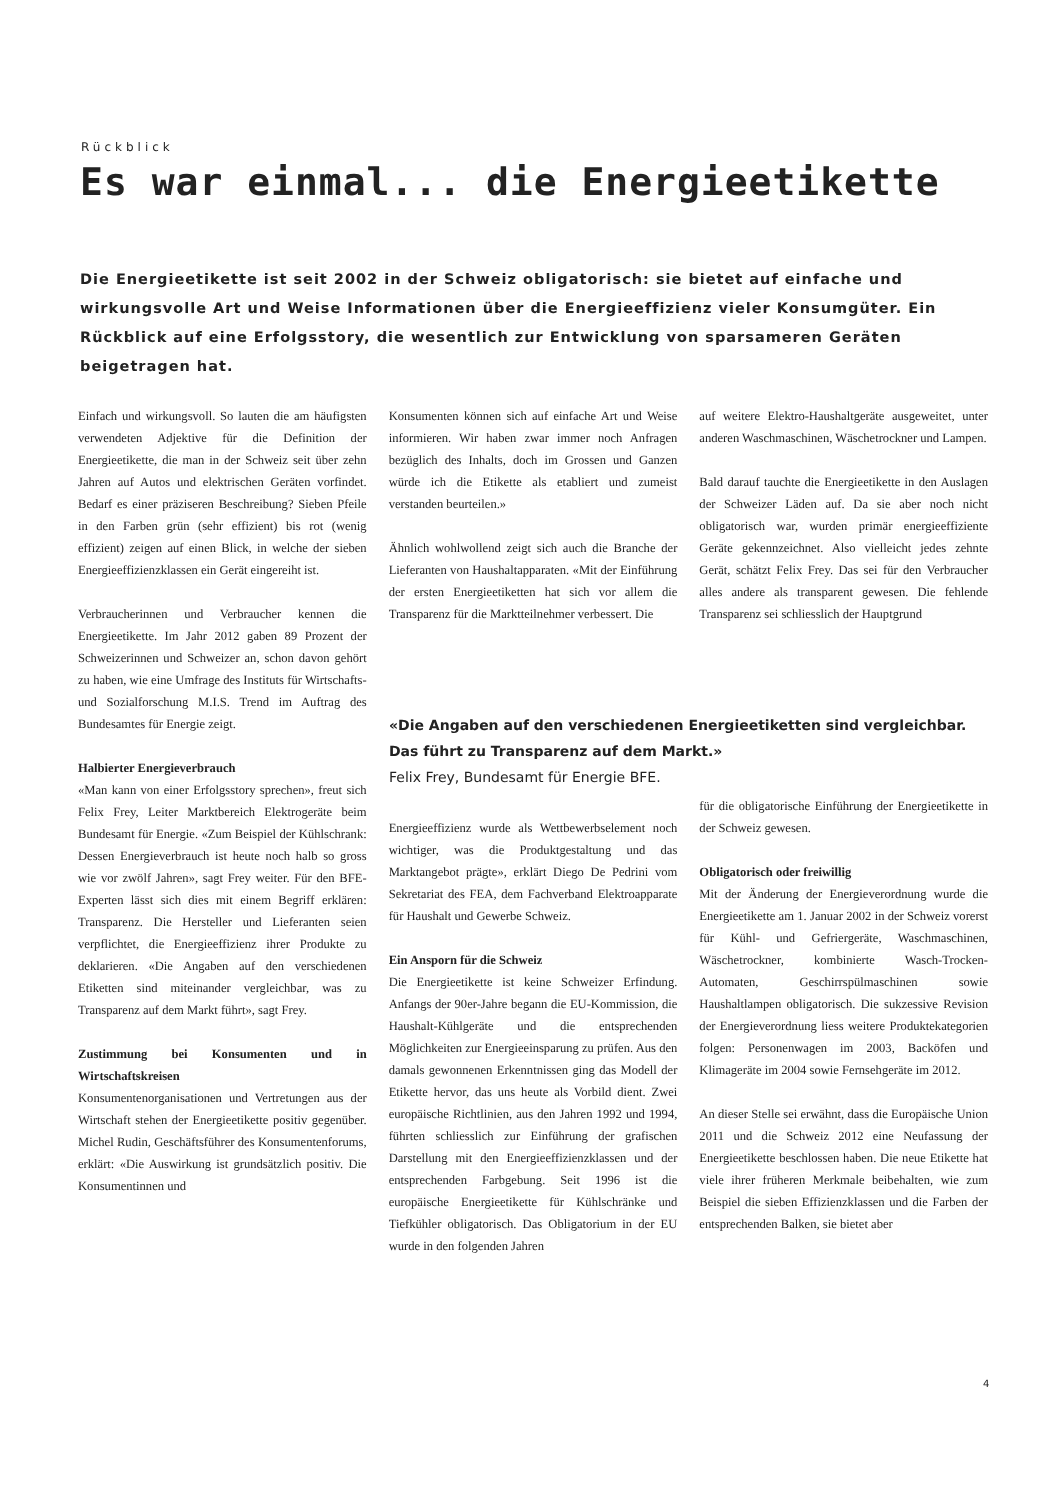Rückblick
Es war einmal... die Energieetikette
Die Energieetikette ist seit 2002 in der Schweiz obligatorisch: sie bietet auf einfache und wirkungsvolle Art und Weise Informationen über die Energieeffizienz vieler Konsumgüter. Ein Rückblick auf eine Erfolgsstory, die wesentlich zur Entwicklung von sparsameren Geräten beigetragen hat.
Einfach und wirkungsvoll. So lauten die am häufigsten verwendeten Adjektive für die Definition der Energieetikette, die man in der Schweiz seit über zehn Jahren auf Autos und elektrischen Geräten vorfindet. Bedarf es einer präziseren Beschreibung? Sieben Pfeile in den Farben grün (sehr effizient) bis rot (wenig effizient) zeigen auf einen Blick, in welche der sieben Energieeffizienzklassen ein Gerät eingereiht ist.
Verbraucherinnen und Verbraucher kennen die Energieetikette. Im Jahr 2012 gaben 89 Prozent der Schweizerinnen und Schweizer an, schon davon gehört zu haben, wie eine Umfrage des Instituts für Wirtschafts- und Sozialforschung M.I.S. Trend im Auftrag des Bundesamtes für Energie zeigt.
Halbierter Energieverbrauch
«Man kann von einer Erfolgsstory sprechen», freut sich Felix Frey, Leiter Marktbereich Elektrogeräte beim Bundesamt für Energie. «Zum Beispiel der Kühlschrank: Dessen Energieverbrauch ist heute noch halb so gross wie vor zwölf Jahren», sagt Frey weiter. Für den BFE-Experten lässt sich dies mit einem Begriff erklären: Transparenz. Die Hersteller und Lieferanten seien verpflichtet, die Energieeffizienz ihrer Produkte zu deklarieren. «Die Angaben auf den verschiedenen Etiketten sind miteinander vergleichbar, was zu Transparenz auf dem Markt führt», sagt Frey.
Zustimmung bei Konsumenten und in Wirtschaftskreisen
Konsumentenorganisationen und Vertretungen aus der Wirtschaft stehen der Energieetikette positiv gegenüber. Michel Rudin, Geschäftsführer des Konsumentenforums, erklärt: «Die Auswirkung ist grundsätzlich positiv. Die Konsumentinnen und
Konsumenten können sich auf einfache Art und Weise informieren. Wir haben zwar immer noch Anfragen bezüglich des Inhalts, doch im Grossen und Ganzen würde ich die Etikette als etabliert und zumeist verstanden beurteilen.»
Ähnlich wohlwollend zeigt sich auch die Branche der Lieferanten von Haushaltapparaten. «Mit der Einführung der ersten Energieetiketten hat sich vor allem die Transparenz für die Marktteilnehmer verbessert. Die
Energieeffizienz wurde als Wettbewerbselement noch wichtiger, was die Produktgestaltung und das Marktangebot prägte», erklärt Diego De Pedrini vom Sekretariat des FEA, dem Fachverband Elektroapparate für Haushalt und Gewerbe Schweiz.
Ein Ansporn für die Schweiz
Die Energieetikette ist keine Schweizer Erfindung. Anfangs der 90er-Jahre begann die EU-Kommission, die Haushalt-Kühlgeräte und die entsprechenden Möglichkeiten zur Energieeinsparung zu prüfen. Aus den damals gewonnenen Erkenntnissen ging das Modell der Etikette hervor, das uns heute als Vorbild dient. Zwei europäische Richtlinien, aus den Jahren 1992 und 1994, führten schliesslich zur Einführung der grafischen Darstellung mit den Energieeffizienzklassen und der entsprechenden Farbgebung. Seit 1996 ist die europäische Energieetikette für Kühlschränke und Tiefkühler obligatorisch. Das Obligatorium in der EU wurde in den folgenden Jahren
auf weitere Elektro-Haushaltgeräte ausgeweitet, unter anderen Waschmaschinen, Wäschetrockner und Lampen.
Bald darauf tauchte die Energieetikette in den Auslagen der Schweizer Läden auf. Da sie aber noch nicht obligatorisch war, wurden primär energieeffiziente Geräte gekennzeichnet. Also vielleicht jedes zehnte Gerät, schätzt Felix Frey. Das sei für den Verbraucher alles andere als transparent gewesen. Die fehlende Transparenz sei schliesslich der Hauptgrund
für die obligatorische Einführung der Energieetikette in der Schweiz gewesen.
Obligatorisch oder freiwillig
Mit der Änderung der Energieverordnung wurde die Energieetikette am 1. Januar 2002 in der Schweiz vorerst für Kühl- und Gefriergeräte, Waschmaschinen, Wäschetrockner, kombinierte Wasch-Trocken-Automaten, Geschirrspülmaschinen sowie Haushaltlampen obligatorisch. Die sukzessive Revision der Energieverordnung liess weitere Produktekategorien folgen: Personenwagen im 2003, Backöfen und Klimageräte im 2004 sowie Fernsehgeräte im 2012.
An dieser Stelle sei erwähnt, dass die Europäische Union 2011 und die Schweiz 2012 eine Neufassung der Energieetikette beschlossen haben. Die neue Etikette hat viele ihrer früheren Merkmale beibehalten, wie zum Beispiel die sieben Effizienzklassen und die Farben der entsprechenden Balken, sie bietet aber
«Die Angaben auf den verschiedenen Energieetiketten sind vergleichbar. Das führt zu Transparenz auf dem Markt.»
Felix Frey, Bundesamt für Energie BFE.
4